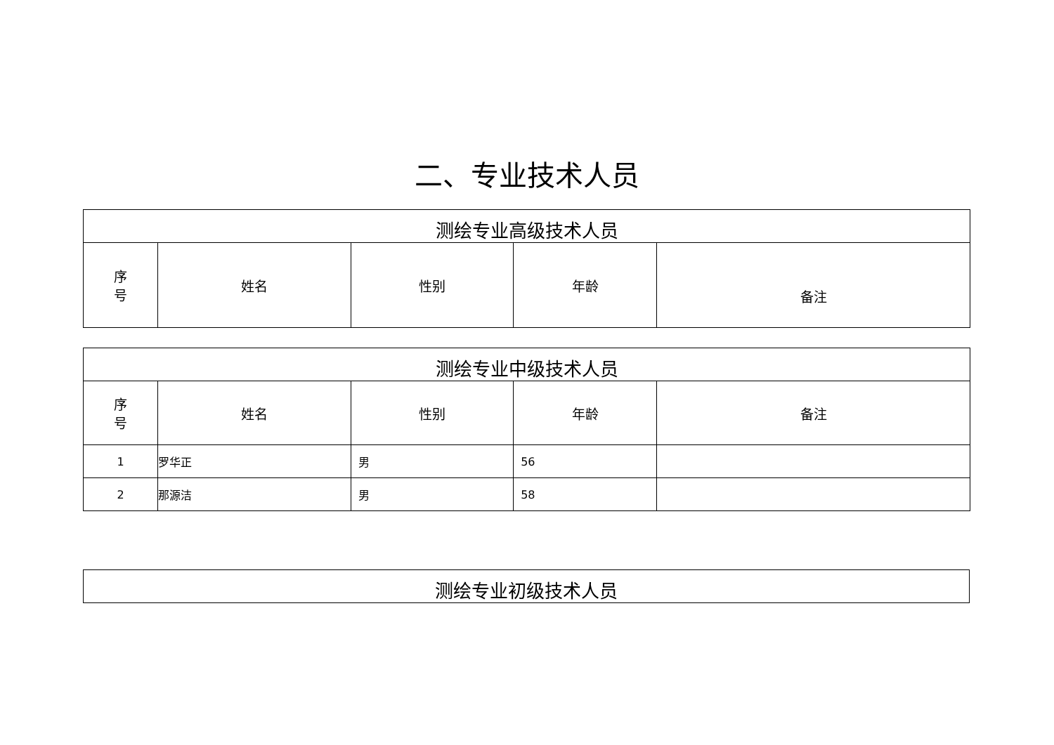二、专业技术人员
| 测绘专业高级技术人员 | | | | |
| 序 号 | 姓名 | 性别 | 年龄 | 备注 |
| 测绘专业中级技术人员 | | | | |
| 序 号 | 姓名 | 性别 | 年龄 | 备注 |
| 1 | 罗华正 | 男 | 56 | |
| 2 | 那源洁 | 男 | 58 | |
| 测绘专业初级技术人员 |